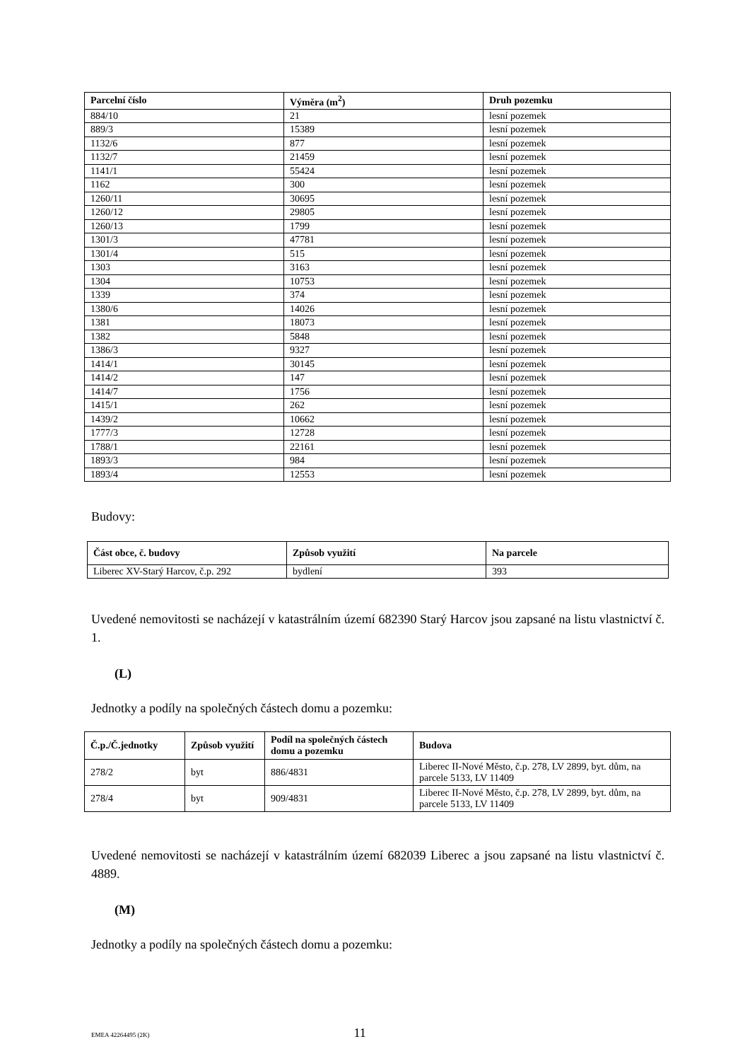| Parcelní číslo | Výměra (m<sup>2</sup>) | Druh pozemku |
| --- | --- | --- |
| 884/10 | 21 | lesní pozemek |
| 889/3 | 15389 | lesní pozemek |
| 1132/6 | 877 | lesní pozemek |
| 1132/7 | 21459 | lesní pozemek |
| 1141/1 | 55424 | lesní pozemek |
| 1162 | 300 | lesní pozemek |
| 1260/11 | 30695 | lesní pozemek |
| 1260/12 | 29805 | lesní pozemek |
| 1260/13 | 1799 | lesní pozemek |
| 1301/3 | 47781 | lesní pozemek |
| 1301/4 | 515 | lesní pozemek |
| 1303 | 3163 | lesní pozemek |
| 1304 | 10753 | lesní pozemek |
| 1339 | 374 | lesní pozemek |
| 1380/6 | 14026 | lesní pozemek |
| 1381 | 18073 | lesní pozemek |
| 1382 | 5848 | lesní pozemek |
| 1386/3 | 9327 | lesní pozemek |
| 1414/1 | 30145 | lesní pozemek |
| 1414/2 | 147 | lesní pozemek |
| 1414/7 | 1756 | lesní pozemek |
| 1415/1 | 262 | lesní pozemek |
| 1439/2 | 10662 | lesní pozemek |
| 1777/3 | 12728 | lesní pozemek |
| 1788/1 | 22161 | lesní pozemek |
| 1893/3 | 984 | lesní pozemek |
| 1893/4 | 12553 | lesní pozemek |
Budovy:
| Část obce, č. budovy | Způsob využití | Na parcele |
| --- | --- | --- |
| Liberec XV-Starý Harcov, č.p. 292 | bydlení | 393 |
Uvedené nemovitosti se nacházejí v katastrálním území 682390 Starý Harcov jsou zapsané na listu vlastnictví č. 1.
(L)
Jednotky a podíly na společných částech domu a pozemku:
| Č.p./Č.jednotky | Způsob využití | Podíl na společných částech domu a pozemku | Budova |
| --- | --- | --- | --- |
| 278/2 | byt | 886/4831 | Liberec II-Nové Město, č.p. 278, LV 2899, byt. dům, na parcele 5133, LV 11409 |
| 278/4 | byt | 909/4831 | Liberec II-Nové Město, č.p. 278, LV 2899, byt. dům, na parcele 5133, LV 11409 |
Uvedené nemovitosti se nacházejí v katastrálním území 682039 Liberec a jsou zapsané na listu vlastnictví č. 4889.
(M)
Jednotky a podíly na společných částech domu a pozemku:
EMEA 42264495 (2K) 11